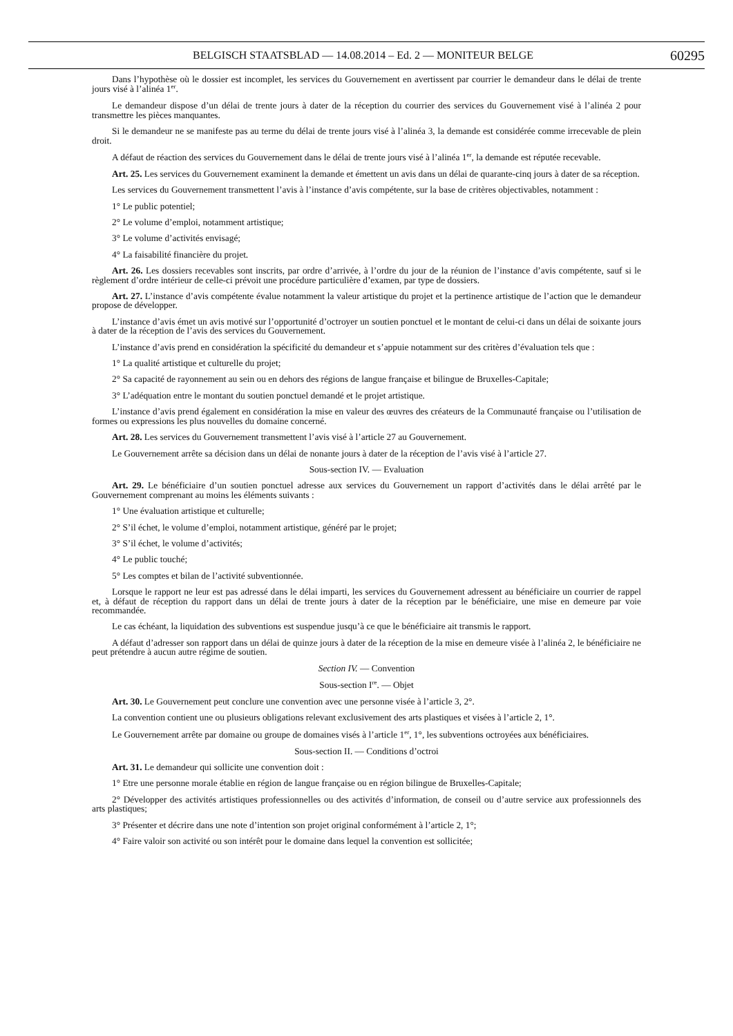BELGISCH STAATSBLAD — 14.08.2014 – Ed. 2 — MONITEUR BELGE 60295
Dans l’hypothèse où le dossier est incomplet, les services du Gouvernement en avertissent par courrier le demandeur dans le délai de trente jours visé à l’alinéa 1<sup>er</sup>.
Le demandeur dispose d’un délai de trente jours à dater de la réception du courrier des services du Gouvernement visé à l’alinéa 2 pour transmettre les pièces manquantes.
Si le demandeur ne se manifeste pas au terme du délai de trente jours visé à l’alinéa 3, la demande est considérée comme irrecevable de plein droit.
A défaut de réaction des services du Gouvernement dans le délai de trente jours visé à l’alinéa 1<sup>er</sup>, la demande est réputée recevable.
Art. 25. Les services du Gouvernement examinent la demande et émettent un avis dans un délai de quarante-cinq jours à dater de sa réception.
Les services du Gouvernement transmettent l’avis à l’instance d’avis compétente, sur la base de critères objectivables, notamment :
1° Le public potentiel;
2° Le volume d’emploi, notamment artistique;
3° Le volume d’activités envisagé;
4° La faisabilité financière du projet.
Art. 26. Les dossiers recevables sont inscrits, par ordre d’arrivée, à l’ordre du jour de la réunion de l’instance d’avis compétente, sauf si le règlement d’ordre intérieur de celle-ci prévoit une procédure particulière d’examen, par type de dossiers.
Art. 27. L’instance d’avis compétente évalue notamment la valeur artistique du projet et la pertinence artistique de l’action que le demandeur propose de développer.
L’instance d’avis émet un avis motivé sur l’opportunité d’octroyer un soutien ponctuel et le montant de celui-ci dans un délai de soixante jours à dater de la réception de l’avis des services du Gouvernement.
L’instance d’avis prend en considération la spécificité du demandeur et s’appuie notamment sur des critères d’évaluation tels que :
1° La qualité artistique et culturelle du projet;
2° Sa capacité de rayonnement au sein ou en dehors des régions de langue française et bilingue de Bruxelles-Capitale;
3° L’adéquation entre le montant du soutien ponctuel demandé et le projet artistique.
L’instance d’avis prend également en considération la mise en valeur des œuvres des créateurs de la Communauté française ou l’utilisation de formes ou expressions les plus nouvelles du domaine concerné.
Art. 28. Les services du Gouvernement transmettent l’avis visé à l’article 27 au Gouvernement.
Le Gouvernement arrête sa décision dans un délai de nonante jours à dater de la réception de l’avis visé à l’article 27.
Sous-section IV. — Evaluation
Art. 29. Le bénéficiaire d’un soutien ponctuel adresse aux services du Gouvernement un rapport d’activités dans le délai arrêté par le Gouvernement comprenant au moins les éléments suivants :
1° Une évaluation artistique et culturelle;
2° S’il échet, le volume d’emploi, notamment artistique, généré par le projet;
3° S’il échet, le volume d’activités;
4° Le public touché;
5° Les comptes et bilan de l’activité subventionnée.
Lorsque le rapport ne leur est pas adressé dans le délai imparti, les services du Gouvernement adressent au bénéficiaire un courrier de rappel et, à défaut de réception du rapport dans un délai de trente jours à dater de la réception par le bénéficiaire, une mise en demeure par voie recommandée.
Le cas échéant, la liquidation des subventions est suspendue jusqu’à ce que le bénéficiaire ait transmis le rapport.
A défaut d’adresser son rapport dans un délai de quinze jours à dater de la réception de la mise en demeure visée à l’alinéa 2, le bénéficiaire ne peut prétendre à aucun autre régime de soutien.
Section IV. — Convention
Sous-section I<sup>re</sup>. — Objet
Art. 30. Le Gouvernement peut conclure une convention avec une personne visée à l’article 3, 2°.
La convention contient une ou plusieurs obligations relevant exclusivement des arts plastiques et visées à l’article 2, 1°.
Le Gouvernement arrête par domaine ou groupe de domaines visés à l’article 1<sup>er</sup>, 1°, les subventions octroyées aux bénéficiaires.
Sous-section II. — Conditions d’octroi
Art. 31. Le demandeur qui sollicite une convention doit :
1° Etre une personne morale établie en région de langue française ou en région bilingue de Bruxelles-Capitale;
2° Développer des activités artistiques professionnelles ou des activités d’information, de conseil ou d’autre service aux professionnels des arts plastiques;
3° Présenter et décrire dans une note d’intention son projet original conformément à l’article 2, 1°;
4° Faire valoir son activité ou son intérêt pour le domaine dans lequel la convention est sollicitée;